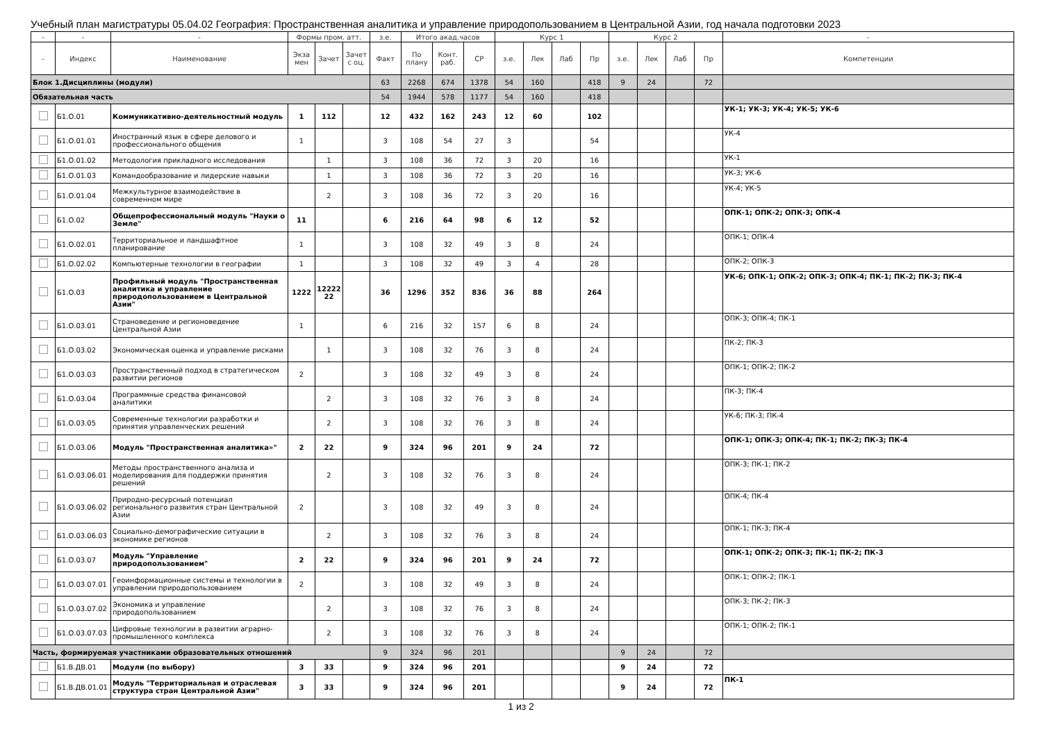Учебный план магистратуры 05.04.02 География: Пространственная аналитика и управление природопользованием в Центральной Азии, год начала подготовки 2023
| - | - | - | Формы пром. атт. | | | з.е. | Итого акад.часов | | | Курс 1 | | | | Курс 2 | | | | - |
| --- | --- | --- | --- | --- | --- | --- | --- | --- | --- | --- | --- | --- | --- | --- | --- | --- | --- | --- |
| - | Индекс | Наименование | Экза мен | Зачет | Зачет с оц. | Факт | По плану | Конт. раб. | СР | з.е. | Лек | Лаб | Пр | з.е. | Лек | Лаб | Пр | Компетенции |
| Блок 1.Дисциплины (модули) | | | | | | 63 | 2268 | 674 | 1378 | 54 | 160 | | 418 | 9 | 24 | | 72 | |
| Обязательная часть | | | | | | 54 | 1944 | 578 | 1177 | 54 | 160 | | 418 | | | | | |
| | Б1.О.01 | Коммуникативно-деятельностный модуль | 1 | 112 | | 12 | 432 | 162 | 243 | 12 | 60 | | 102 | | | | | УК-1; УК-3; УК-4; УК-5; УК-6 |
| | Б1.О.01.01 | Иностранный язык в сфере делового и профессионального общения | 1 | | | 3 | 108 | 54 | 27 | 3 | | | 54 | | | | | УК-4 |
| | Б1.О.01.02 | Методология прикладного исследования | | 1 | | 3 | 108 | 36 | 72 | 3 | 20 | | 16 | | | | | УК-1 |
| | Б1.О.01.03 | Командообразование и лидерские навыки | | 1 | | 3 | 108 | 36 | 72 | 3 | 20 | | 16 | | | | | УК-3; УК-6 |
| | Б1.О.01.04 | Межкультурное взаимодействие в современном мире | | 2 | | 3 | 108 | 36 | 72 | 3 | 20 | | 16 | | | | | УК-4; УК-5 |
| | Б1.О.02 | Общепрофессиональный модуль "Науки о Земле" | 11 | | | 6 | 216 | 64 | 98 | 6 | 12 | | 52 | | | | | ОПК-1; ОПК-2; ОПК-3; ОПК-4 |
| | Б1.О.02.01 | Территориальное и ландшафтное планирование | 1 | | | 3 | 108 | 32 | 49 | 3 | 8 | | 24 | | | | | ОПК-1; ОПК-4 |
| | Б1.О.02.02 | Компьютерные технологии в географии | 1 | | | 3 | 108 | 32 | 49 | 3 | 4 | | 28 | | | | | ОПК-2; ОПК-3 |
| | Б1.О.03 | Профильный модуль "Пространственная аналитика и управление природопользованием в Центральной Азии" | 1222 | 12222 22 | | 36 | 1296 | 352 | 836 | 36 | 88 | | 264 | | | | | УК-6; ОПК-1; ОПК-2; ОПК-3; ОПК-4; ПК-1; ПК-2; ПК-3; ПК-4 |
| | Б1.О.03.01 | Страноведение и регионоведение Центральной Азии | 1 | | | 6 | 216 | 32 | 157 | 6 | 8 | | 24 | | | | | ОПК-3; ОПК-4; ПК-1 |
| | Б1.О.03.02 | Экономическая оценка и управление рисками | | 1 | | 3 | 108 | 32 | 76 | 3 | 8 | | 24 | | | | | ПК-2; ПК-3 |
| | Б1.О.03.03 | Пространственный подход в стратегическом развитии регионов | 2 | | | 3 | 108 | 32 | 49 | 3 | 8 | | 24 | | | | | ОПК-1; ОПК-2; ПК-2 |
| | Б1.О.03.04 | Программные средства финансовой аналитики | | 2 | | 3 | 108 | 32 | 76 | 3 | 8 | | 24 | | | | | ПК-3; ПК-4 |
| | Б1.О.03.05 | Современные технологии разработки и принятия управленческих решений | | 2 | | 3 | 108 | 32 | 76 | 3 | 8 | | 24 | | | | | УК-6; ПК-3; ПК-4 |
| | Б1.О.03.06 | Модуль "Пространственная аналитика»" | 2 | 22 | | 9 | 324 | 96 | 201 | 9 | 24 | | 72 | | | | | ОПК-1; ОПК-3; ОПК-4; ПК-1; ПК-2; ПК-3; ПК-4 |
| | Б1.О.03.06.01 | Методы пространственного анализа и моделирования для поддержки принятия решений | | 2 | | 3 | 108 | 32 | 76 | 3 | 8 | | 24 | | | | | ОПК-3; ПК-1; ПК-2 |
| | Б1.О.03.06.02 | Природно-ресурсный потенциал регионального развития стран Центральной Азии | 2 | | | 3 | 108 | 32 | 49 | 3 | 8 | | 24 | | | | | ОПК-4; ПК-4 |
| | Б1.О.03.06.03 | Социально-демографические ситуации в экономике регионов | | 2 | | 3 | 108 | 32 | 76 | 3 | 8 | | 24 | | | | | ОПК-1; ПК-3; ПК-4 |
| | Б1.О.03.07 | Модуль "Управление природопользованием" | 2 | 22 | | 9 | 324 | 96 | 201 | 9 | 24 | | 72 | | | | | ОПК-1; ОПК-2; ОПК-3; ПК-1; ПК-2; ПК-3 |
| | Б1.О.03.07.01 | Геоинформационные системы и технологии в управлении природопользованием | 2 | | | 3 | 108 | 32 | 49 | 3 | 8 | | 24 | | | | | ОПК-1; ОПК-2; ПК-1 |
| | Б1.О.03.07.02 | Экономика и управление природопользованием | | 2 | | 3 | 108 | 32 | 76 | 3 | 8 | | 24 | | | | | ОПК-3; ПК-2; ПК-3 |
| | Б1.О.03.07.03 | Цифровые технологии в развитии аграрно-промышленного комплекса | | 2 | | 3 | 108 | 32 | 76 | 3 | 8 | | 24 | | | | | ОПК-1; ОПК-2; ПК-1 |
| Часть, формируемая участниками образовательных отношений | | | | | | 9 | 324 | 96 | 201 | | | | | 9 | 24 | | 72 | |
| | Б1.В.ДВ.01 | Модули (по выбору) | 3 | 33 | | 9 | 324 | 96 | 201 | | | | | 9 | 24 | | 72 | |
| | Б1.В.ДВ.01.01 | Модуль "Территориальная и отраслевая структура стран Центральной Азии" | 3 | 33 | | 9 | 324 | 96 | 201 | | | | | 9 | 24 | | 72 | ПК-1 |
1 из 2